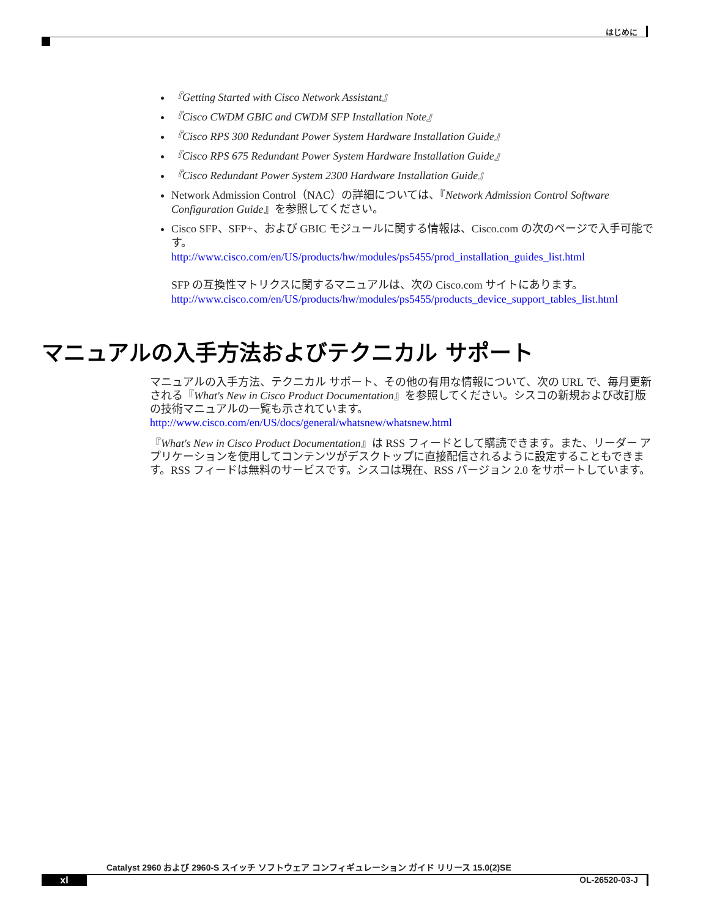はじめに
『Getting Started with Cisco Network Assistant』
『Cisco CWDM GBIC and CWDM SFP Installation Note』
『Cisco RPS 300 Redundant Power System Hardware Installation Guide』
『Cisco RPS 675 Redundant Power System Hardware Installation Guide』
『Cisco Redundant Power System 2300 Hardware Installation Guide』
Network Admission Control（NAC）の詳細については、『Network Admission Control Software Configuration Guide』を参照してください。
Cisco SFP、SFP+、および GBIC モジュールに関する情報は、Cisco.com の次のページで入手可能です。
http://www.cisco.com/en/US/products/hw/modules/ps5455/prod_installation_guides_list.html
SFP の互換性マトリクスに関するマニュアルは、次の Cisco.com サイトにあります。
http://www.cisco.com/en/US/products/hw/modules/ps5455/products_device_support_tables_list.html
マニュアルの入手方法およびテクニカル サポート
マニュアルの入手方法、テクニカル サポート、その他の有用な情報について、次の URL で、毎月更新される『What's New in Cisco Product Documentation』を参照してください。シスコの新規および改訂版の技術マニュアルの一覧も示されています。
http://www.cisco.com/en/US/docs/general/whatsnew/whatsnew.html
『What's New in Cisco Product Documentation』は RSS フィードとして購読できます。また、リーダー アプリケーションを使用してコンテンツがデスクトップに直接配信されるように設定することもできます。RSS フィードは無料のサービスです。シスコは現在、RSS バージョン 2.0 をサポートしています。
Catalyst 2960 および 2960-S スイッチ ソフトウェア コンフィギュレーション ガイド リリース 15.0(2)SE
xl OL-26520-03-J